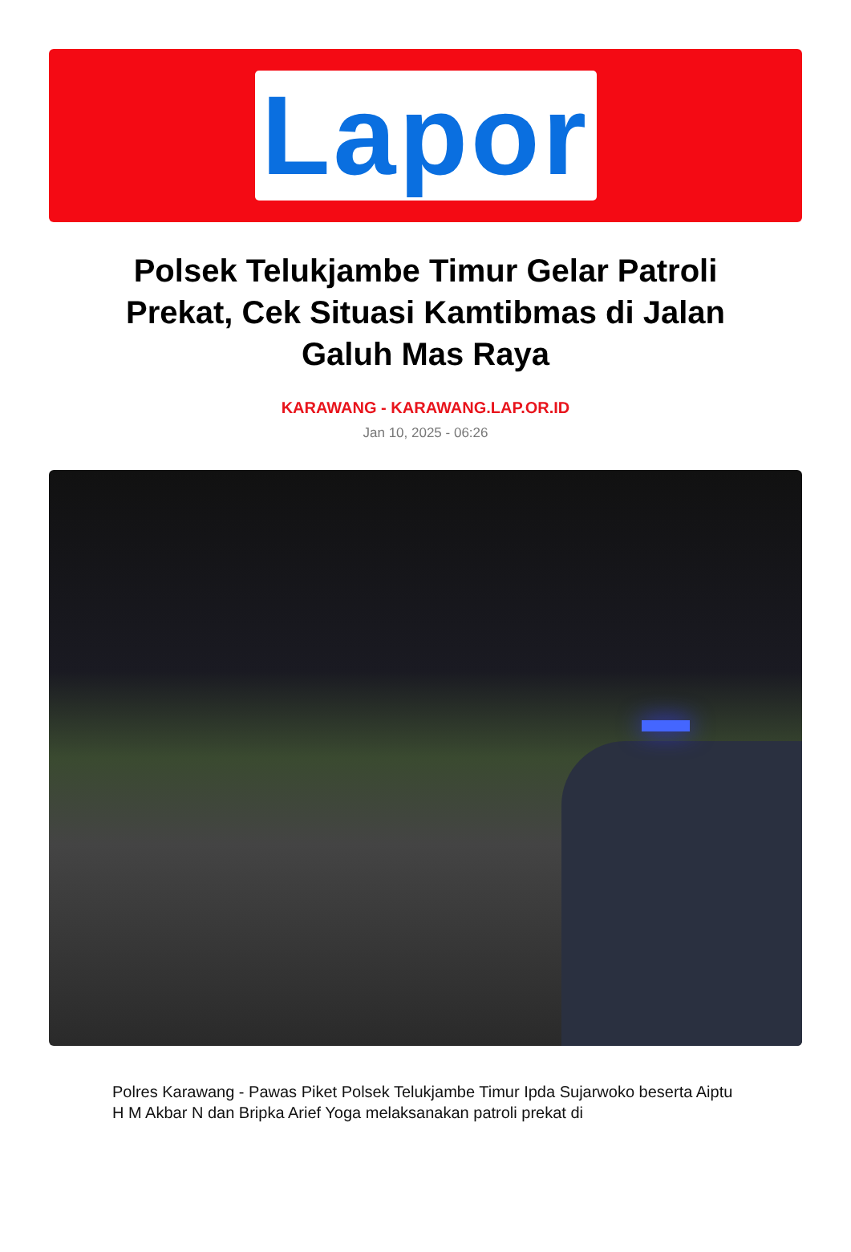Lapor
Polsek Telukjambe Timur Gelar Patroli Prekat, Cek Situasi Kamtibmas di Jalan Galuh Mas Raya
KARAWANG - KARAWANG.LAP.OR.ID
Jan 10, 2025 - 06:26
Polres Karawang - Pawas Piket Polsek Telukjambe Timur Ipda Sujarwoko beserta Aiptu H M Akbar N dan Bripka Arief Yoga melaksanakan patroli prekat di